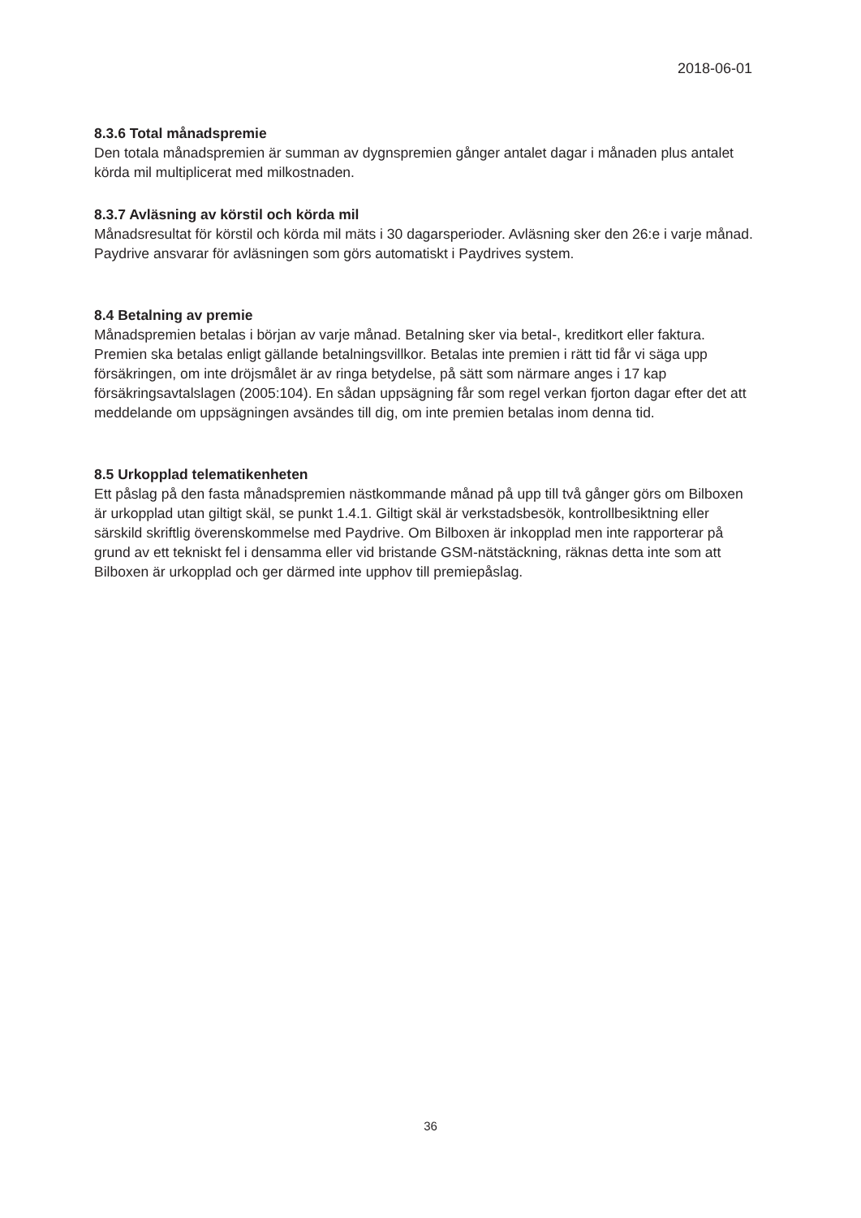2018-06-01
8.3.6 Total månadspremie
Den totala månadspremien är summan av dygnspremien gånger antalet dagar i månaden plus antalet körda mil multiplicerat med milkostnaden.
8.3.7 Avläsning av körstil och körda mil
Månadsresultat för körstil och körda mil mäts i 30 dagarsperioder. Avläsning sker den 26:e i varje månad. Paydrive ansvarar för avläsningen som görs automatiskt i Paydrives system.
8.4 Betalning av premie
Månadspremien betalas i början av varje månad. Betalning sker via betal-, kreditkort eller faktura. Premien ska betalas enligt gällande betalningsvillkor. Betalas inte premien i rätt tid får vi säga upp försäkringen, om inte dröjsmålet är av ringa betydelse, på sätt som närmare anges i 17 kap försäkringsavtalslagen (2005:104). En sådan uppsägning får som regel verkan fjorton dagar efter det att meddelande om uppsägningen avsändes till dig, om inte premien betalas inom denna tid.
8.5 Urkopplad telematikenheten
Ett påslag på den fasta månadspremien nästkommande månad på upp till två gånger görs om Bilboxen är urkopplad utan giltigt skäl, se punkt 1.4.1. Giltigt skäl är verkstadsbesök, kontrollbesiktning eller särskild skriftlig överenskommelse med Paydrive. Om Bilboxen är inkopplad men inte rapporterar på grund av ett tekniskt fel i densamma eller vid bristande GSM-nätstäckning, räknas detta inte som att Bilboxen är urkopplad och ger därmed inte upphov till premiepåslag.
36